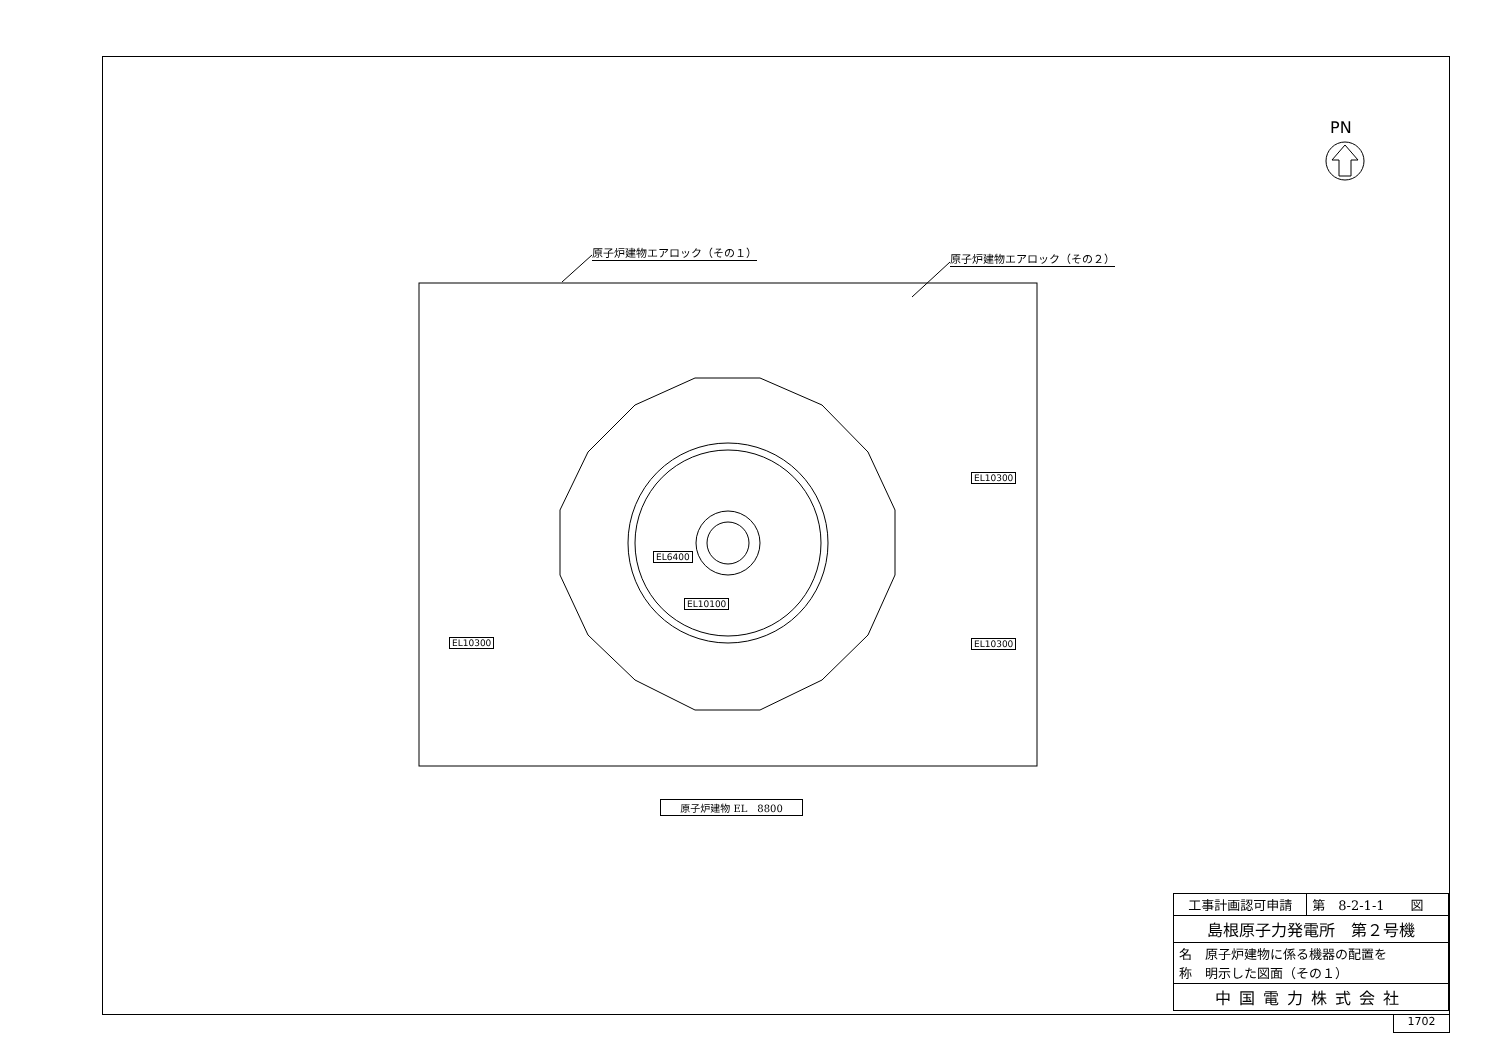PN
原子炉建物エアロック（その１） 原子炉建物エアロック（その２）
EL10300
EL6400
EL10100
EL10300 EL10300
原子炉建物 EL　8800
| 工事計画認可申請 | 第 8-2-1-1 図 |
| 島根原子力発電所 第２号機 | |
| 名 原子炉建物に係る機器の配置を 称 明示した図面（その１） | |
| 中国電力株式会社 | |
1702